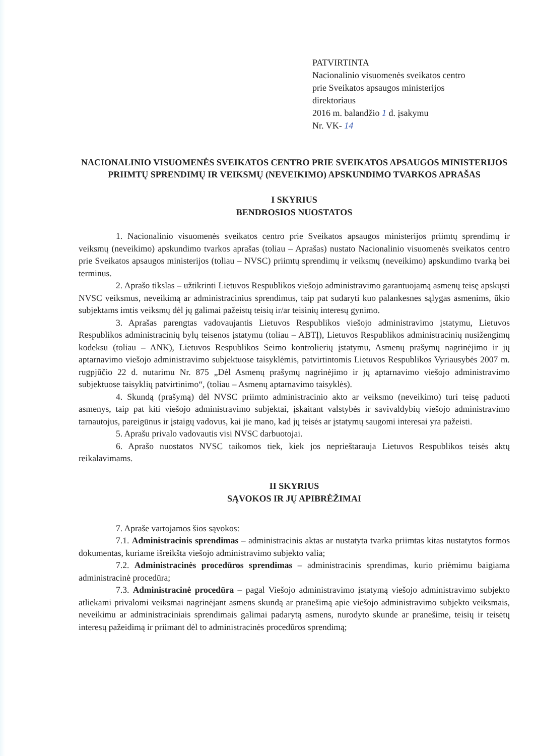PATVIRTINTA
Nacionalinio visuomenės sveikatos centro
prie Sveikatos apsaugos ministerijos
direktoriaus
2016 m. balandžio 1 d. įsakymu
Nr. VK- 14
NACIONALINIO VISUOMENĖS SVEIKATOS CENTRO PRIE SVEIKATOS APSAUGOS MINISTERIJOS PRIIMTŲ SPRENDIMŲ IR VEIKSMŲ (NEVEIKIMO) APSKUNDIMO TVARKOS APRAŠAS
I SKYRIUS
BENDROSIOS NUOSTATOS
1. Nacionalinio visuomenės sveikatos centro prie Sveikatos apsaugos ministerijos priimtų sprendimų ir veiksmų (neveikimo) apskundimo tvarkos aprašas (toliau – Aprašas) nustato Nacionalinio visuomenės sveikatos centro prie Sveikatos apsaugos ministerijos (toliau – NVSC) priimtų sprendimų ir veiksmų (neveikimo) apskundimo tvarką bei terminus.
2. Aprašo tikslas – užtikrinti Lietuvos Respublikos viešojo administravimo garantuojamą asmenų teisę apskųsti NVSC veiksmus, neveikimą ar administracinius sprendimus, taip pat sudaryti kuo palankesnes sąlygas asmenims, ūkio subjektams imtis veiksmų dėl jų galimai pažeistų teisių ir/ar teisinių interesų gynimo.
3. Aprašas parengtas vadovaujantis Lietuvos Respublikos viešojo administravimo įstatymu, Lietuvos Respublikos administracinių bylų teisenos įstatymu (toliau – ABTĮ), Lietuvos Respublikos administracinių nusižengimų kodeksu (toliau – ANK), Lietuvos Respublikos Seimo kontrolierių įstatymu, Asmenų prašymų nagrinėjimo ir jų aptarnavimo viešojo administravimo subjektuose taisyklėmis, patvirtintomis Lietuvos Respublikos Vyriausybės 2007 m. rugpjūčio 22 d. nutarimu Nr. 875 „Dėl Asmenų prašymų nagrinėjimo ir jų aptarnavimo viešojo administravimo subjektuose taisyklių patvirtinimo“, (toliau – Asmenų aptarnavimo taisyklės).
4. Skundą (prašymą) dėl NVSC priimto administracinio akto ar veiksmo (neveikimo) turi teisę paduoti asmenys, taip pat kiti viešojo administravimo subjektai, įskaitant valstybės ir savivaldybių viešojo administravimo tarnautojus, pareigūnus ir įstaigų vadovus, kai jie mano, kad jų teisės ar įstatymų saugomi interesai yra pažeisti.
5. Aprašu privalo vadovautis visi NVSC darbuotojai.
6. Aprašo nuostatos NVSC taikomos tiek, kiek jos neprieštarauja Lietuvos Respublikos teisės aktų reikalavimams.
II SKYRIUS
SĄVOKOS IR JŲ APIBRĖŽIMAI
7. Apraše vartojamos šios sąvokos:
7.1. Administracinis sprendimas – administracinis aktas ar nustatyta tvarka priimtas kitas nustatytos formos dokumentas, kuriame išreikšta viešojo administravimo subjekto valia;
7.2. Administracinės procedūros sprendimas – administracinis sprendimas, kurio priėmimu baigiama administracinė procedūra;
7.3. Administracinė procedūra – pagal Viešojo administravimo įstatymą viešojo administravimo subjekto atliekami privalomi veiksmai nagrinėjant asmens skundą ar pranešimą apie viešojo administravimo subjekto veiksmais, neveikimu ar administraciniais sprendimais galimai padarytą asmens, nurodyto skunde ar pranešime, teisių ir teisėtų interesų pažeidimą ir priimant dėl to administracinės procedūros sprendimą;